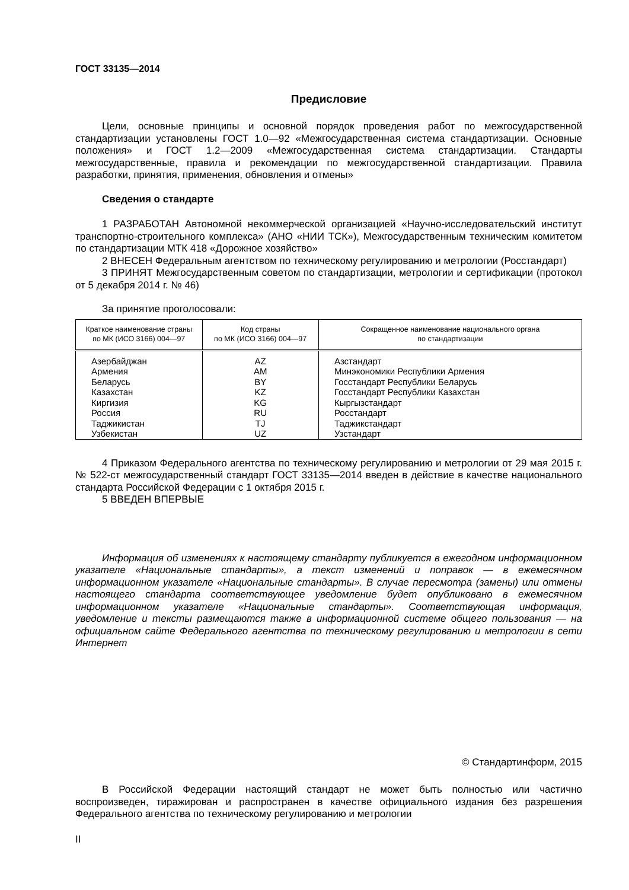ГОСТ 33135—2014
Предисловие
Цели, основные принципы и основной порядок проведения работ по межгосударственной стандартизации установлены ГОСТ 1.0—92 «Межгосударственная система стандартизации. Основные положения» и ГОСТ 1.2—2009 «Межгосударственная система стандартизации. Стандарты межгосударственные, правила и рекомендации по межгосударственной стандартизации. Правила разработки, принятия, применения, обновления и отмены»
Сведения о стандарте
1 РАЗРАБОТАН Автономной некоммерческой организацией «Научно-исследовательский институт транспортно-строительного комплекса» (АНО «НИИ ТСК»), Межгосударственным техническим комитетом по стандартизации МТК 418 «Дорожное хозяйство»
2 ВНЕСЕН Федеральным агентством по техническому регулированию и метрологии (Росстандарт)
3 ПРИНЯТ Межгосударственным советом по стандартизации, метрологии и сертификации (протокол от 5 декабря 2014 г. № 46)
За принятие проголосовали:
| Краткое наименование страны по МК (ИСО 3166) 004—97 | Код страны по МК (ИСО 3166) 004—97 | Сокращенное наименование национального органа по стандартизации |
| --- | --- | --- |
| Азербайджан | AZ | Азстандарт |
| Армения | AM | Минэкономики Республики Армения |
| Беларусь | BY | Госстандарт Республики Беларусь |
| Казахстан | KZ | Госстандарт Республики Казахстан |
| Киргизия | KG | Кыргызстандарт |
| Россия | RU | Росстандарт |
| Таджикистан | TJ | Таджикстандарт |
| Узбекистан | UZ | Узстандарт |
4 Приказом Федерального агентства по техническому регулированию и метрологии от 29 мая 2015 г. № 522-ст межгосударственный стандарт ГОСТ 33135—2014 введен в действие в качестве национального стандарта Российской Федерации с 1 октября 2015 г.
5 ВВЕДЕН ВПЕРВЫЕ
Информация об изменениях к настоящему стандарту публикуется в ежегодном информационном указателе «Национальные стандарты», а текст изменений и поправок — в ежемесячном информационном указателе «Национальные стандарты». В случае пересмотра (замены) или отмены настоящего стандарта соответствующее уведомление будет опубликовано в ежемесячном информационном указателе «Национальные стандарты». Соответствующая информация, уведомление и тексты размещаются также в информационной системе общего пользования — на официальном сайте Федерального агентства по техническому регулированию и метрологии в сети Интернет
© Стандартинформ, 2015
В Российской Федерации настоящий стандарт не может быть полностью или частично воспроизведен, тиражирован и распространен в качестве официального издания без разрешения Федерального агентства по техническому регулированию и метрологии
II